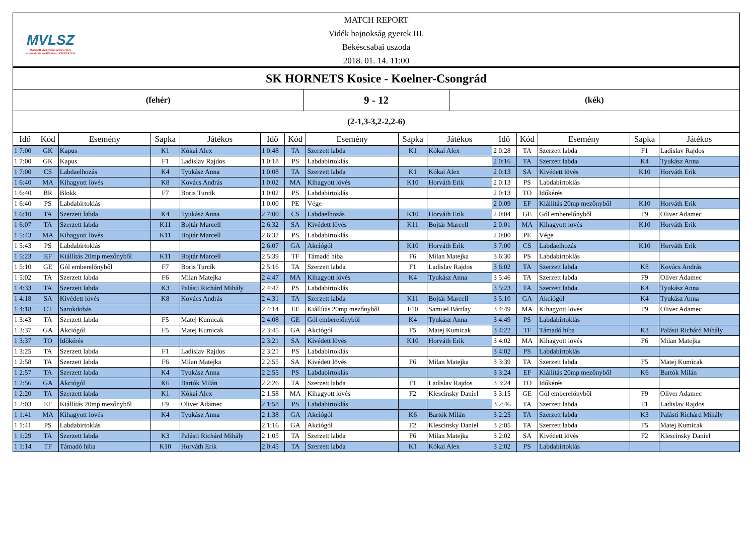MVLSZ
MAGYAR VÍZILABDA SZÖVETSÉG
HUNGARIAN WATER POLO FEDERATION
MATCH REPORT
Vidék bajnokság gyerek III.
Békéscsabai uszoda
2018. 01. 14. 11:00
SK HORNETS Kosice - Koelner-Csongrád
(fehér)
9 - 12
(kék)
(2-1,3-3,2-2,2-6)
| Idő | Kód | Esemény | Sapka | Játékos | Idő | Kód | Esemény | Sapka | Játékos | Idő | Kód | Esemény | Sapka | Játékos |
| --- | --- | --- | --- | --- | --- | --- | --- | --- | --- | --- | --- | --- | --- | --- |
| 1 7:00 | GK | Kapus | K1 | Kókai Alex | 1 0:48 | TA | Szerzett labda | K1 | Kókai Alex | 2 0:28 | TA | Szerzett labda | F1 | Ladislav Rajdos |
| 1 7:00 | GK | Kapus | F1 | Ladislav Rajdos | 1 0:18 | PS | Labdabirtoklás | | | 2 0:16 | TA | Szerzett labda | K4 | Tyukász Anna |
| 1 7:00 | CS | Labdaelhozás | K4 | Tyukász Anna | 1 0:08 | TA | Szerzett labda | K1 | Kókai Alex | 2 0:13 | SA | Kivédett lövés | K10 | Horváth Erik |
| 1 6:40 | MA | Kihagyott lövés | K8 | Kovács András | 1 0:02 | MA | Kihagyott lövés | K10 | Horváth Erik | 2 0:13 | PS | Labdabirtoklás | | |
| 1 6:40 | BR | Blokk | F7 | Boris Turcík | 1 0:02 | PS | Labdabirtoklás | | | 2 0:13 | TO | Időkérés | | |
| 1 6:40 | PS | Labdabirtoklás | | | 1 0:00 | PE | Vége | | | 2 0:09 | EF | Kiállítás 20mp mezőnyből | K10 | Horváth Erik |
| 1 6:10 | TA | Szerzett labda | K4 | Tyukász Anna | 2 7:00 | CS | Labdaelhozás | K10 | Horváth Erik | 2 0:04 | GE | Gól emberelőnyből | F9 | Oliver Adamec |
| 1 6:07 | TA | Szerzett labda | K11 | Bojtár Marcell | 2 6:32 | SA | Kivédett lövés | K11 | Bojtár Marcell | 2 0:01 | MA | Kihagyott lövés | K10 | Horváth Erik |
| 1 5:43 | MA | Kihagyott lövés | K11 | Bojtár Marcell | 2 6:32 | PS | Labdabirtoklás | | | 2 0:00 | PE | Vége | | |
| 1 5:43 | PS | Labdabirtoklás | | | 2 6:07 | GA | Akciógól | K10 | Horváth Erik | 3 7:00 | CS | Labdaelhozás | K10 | Horváth Erik |
| 1 5:23 | EF | Kiállítás 20mp mezőnyből | K11 | Bojtár Marcell | 2 5:39 | TF | Támadó hiba | F6 | Milan Matejka | 3 6:30 | PS | Labdabirtoklás | | |
| 1 5:10 | GE | Gól emberelőnyből | F7 | Boris Turcík | 2 5:16 | TA | Szerzett labda | F1 | Ladislav Rajdos | 3 6:02 | TA | Szerzett labda | K8 | Kovács András |
| 1 5:02 | TA | Szerzett labda | F6 | Milan Matejka | 2 4:47 | MA | Kihagyott lövés | K4 | Tyukász Anna | 3 5:46 | TA | Szerzett labda | F9 | Oliver Adamec |
| 1 4:33 | TA | Szerzett labda | K3 | Palásti Richárd Mihály | 2 4:47 | PS | Labdabirtoklás | | | 3 5:23 | TA | Szerzett labda | K4 | Tyukász Anna |
| 1 4:18 | SA | Kivédett lövés | K8 | Kovács András | 2 4:31 | TA | Szerzett labda | K11 | Bojtár Marcell | 3 5:10 | GA | Akciógól | K4 | Tyukász Anna |
| 1 4:18 | CT | Sarokdobás | | | 2 4:14 | EF | Kiállítás 20mp mezőnyből | F10 | Samuel Bártfay | 3 4:49 | MA | Kihagyott lövés | F9 | Oliver Adamec |
| 1 3:43 | TA | Szerzett labda | F5 | Matej Kumicak | 2 4:08 | GE | Gól emberelőnyből | K4 | Tyukász Anna | 3 4:49 | PS | Labdabirtoklás | | |
| 1 3:37 | GA | Akciógól | F5 | Matej Kumicak | 2 3:45 | GA | Akciógól | F5 | Matej Kumicak | 3 4:22 | TF | Támadó hiba | K3 | Palásti Richárd Mihály |
| 1 3:37 | TO | Időkérés | | | 2 3:21 | SA | Kivédett lövés | K10 | Horváth Erik | 3 4:02 | MA | Kihagyott lövés | F6 | Milan Matejka |
| 1 3:25 | TA | Szerzett labda | F1 | Ladislav Rajdos | 2 3:21 | PS | Labdabirtoklás | | | 3 4:02 | PS | Labdabirtoklás | | |
| 1 2:58 | TA | Szerzett labda | F6 | Milan Matejka | 2 2:55 | SA | Kivédett lövés | F6 | Milan Matejka | 3 3:39 | TA | Szerzett labda | F5 | Matej Kumicak |
| 1 2:57 | TA | Szerzett labda | K4 | Tyukász Anna | 2 2:55 | PS | Labdabirtoklás | | | 3 3:24 | EF | Kiállítás 20mp mezőnyből | K6 | Bartók Milán |
| 1 2:56 | GA | Akciógól | K6 | Bartók Milán | 2 2:26 | TA | Szerzett labda | F1 | Ladislav Rajdos | 3 3:24 | TO | Időkérés | | |
| 1 2:20 | TA | Szerzett labda | K1 | Kókai Alex | 2 1:58 | MA | Kihagyott lövés | F2 | Klescinsky Daniel | 3 3:15 | GE | Gól emberelőnyből | F9 | Oliver Adamec |
| 1 2:03 | EF | Kiállítás 20mp mezőnyből | F9 | Oliver Adamec | 2 1:58 | PS | Labdabirtoklás | | | 3 2:46 | TA | Szerzett labda | F1 | Ladislav Rajdos |
| 1 1:41 | MA | Kihagyott lövés | K4 | Tyukász Anna | 2 1:38 | GA | Akciógól | K6 | Bartók Milán | 3 2:25 | TA | Szerzett labda | K3 | Palásti Richárd Mihály |
| 1 1:41 | PS | Labdabirtoklás | | | 2 1:16 | GA | Akciógól | F2 | Klescinsky Daniel | 3 2:05 | TA | Szerzett labda | F5 | Matej Kumicak |
| 1 1:29 | TA | Szerzett labda | K3 | Palásti Richárd Mihály | 2 1:05 | TA | Szerzett labda | F6 | Milan Matejka | 3 2:02 | SA | Kivédett lövés | F2 | Klescinsky Daniel |
| 1 1:14 | TF | Támadó hiba | K10 | Horváth Erik | 2 0:45 | TA | Szerzett labda | K1 | Kókai Alex | 3 2:02 | PS | Labdabirtoklás | | |